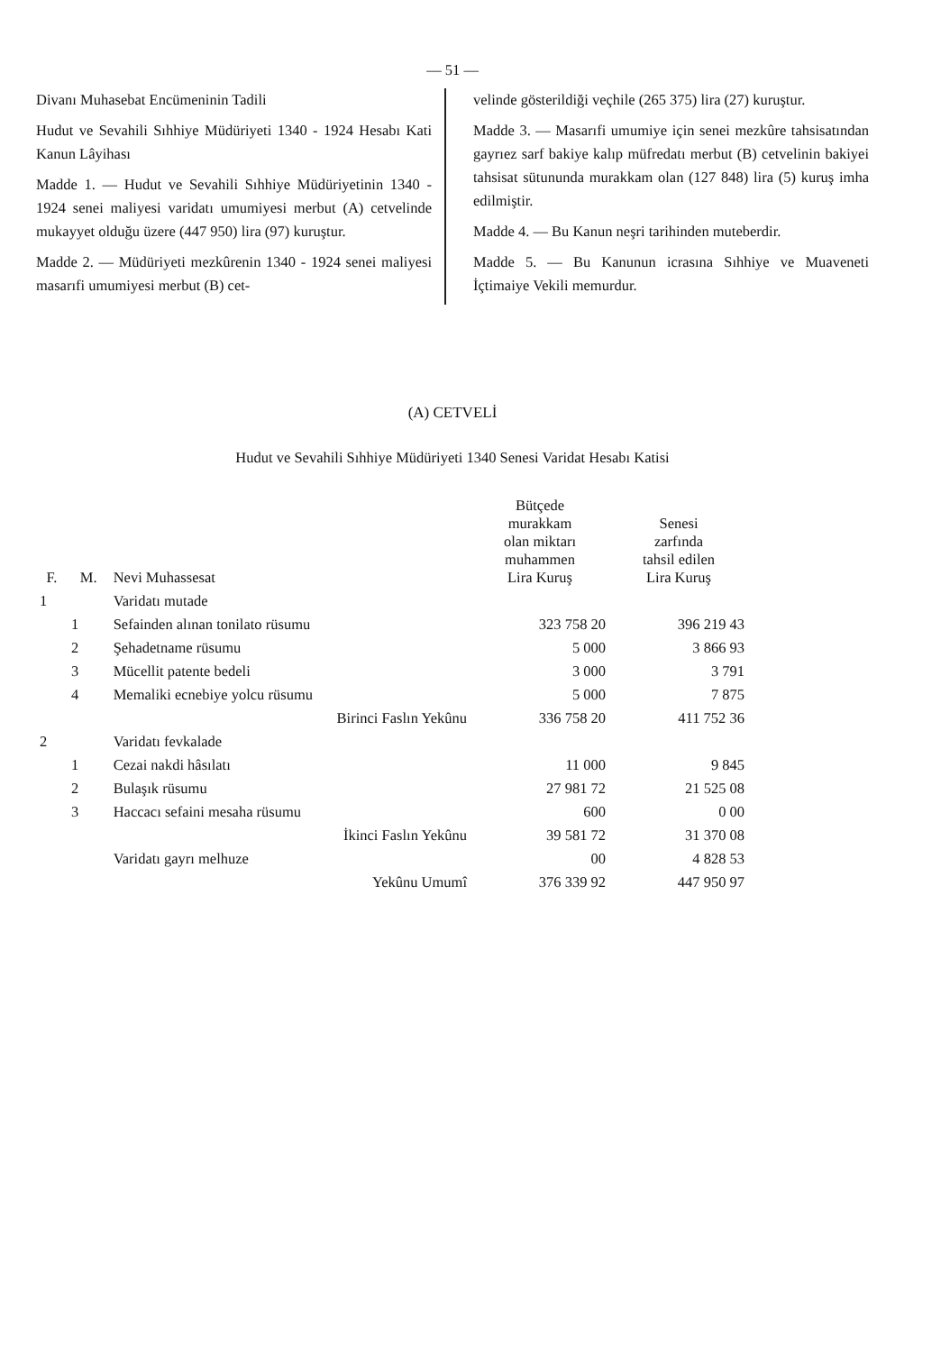— 51 —
Divanı Muhasebat Encümeninin Tadili
Hudut ve Sevahili Sıhhiye Müdüriyeti 1340 - 1924 Hesabı Kati Kanun Lâyihası
Madde 1. — Hudut ve Sevahili Sıhhiye Müdüriyetinin 1340 - 1924 senei maliyesi varidatı umumiyesi merbut (A) cetvelinde mukayyet olduğu üzere (447 950) lira (97) kuruştur.
Madde 2. — Müdüriyeti mezkûrenin 1340 - 1924 senei maliyesi masarıfi umumiyesi merbut (B) cet-
velinde gösterildiği veçhile (265 375) lira (27) kuruştur.
Madde 3. — Masarıfi umumiye için senei mezkûre tahsisatından gayrıez sarf bakiye kalıp müfredatı merbut (B) cetvelinin bakiyei tahsisat sütununda murakkam olan (127 848) lira (5) kuruş imha edilmiştir.
Madde 4. — Bu Kanun neşri tarihinden muteberdir.
Madde 5. — Bu Kanunun icrasına Sıhhiye ve Muaveneti İçtimaiye Vekili memurdur.
(A) CETVELİ
Hudut ve Sevahili Sıhhiye Müdüriyeti 1340 Senesi Varidat Hesabı Katisi
| F. | M. | Nevi Muhassesat | Bütçede murakkam olan miktarı muhammen Lira Kuruş | Senesi zarfında tahsil edilen Lira Kuruş |
| --- | --- | --- | --- | --- |
| 1 | | Varidatı mutade | | |
| | 1 | Sefainden alınan tonilato rüsumu | 323 758 20 | 396 219 43 |
| | 2 | Şehadetname rüsumu | 5 000 | 3 866 93 |
| | 3 | Mücellit patente bedeli | 3 000 | 3 791 |
| | 4 | Memaliki ecnebiye yolcu rüsumu | 5 000 | 7 875 |
| | | Birinci Faslın Yekûnu | 336 758 20 | 411 752 36 |
| 2 | | Varidatı fevkalade | | |
| | 1 | Cezai nakdi hâsılatı | 11 000 | 9 845 |
| | 2 | Bulaşık rüsumu | 27 981 72 | 21 525 08 |
| | 3 | Haccacı sefaini mesaha rüsumu | 600 | 0 00 |
| | | İkinci Faslın Yekûnu | 39 581 72 | 31 370 08 |
| | | Varidatı gayrı melhuze | 00 | 4 828 53 |
| | | Yekûnu Umumî | 376 339 92 | 447 950 97 |